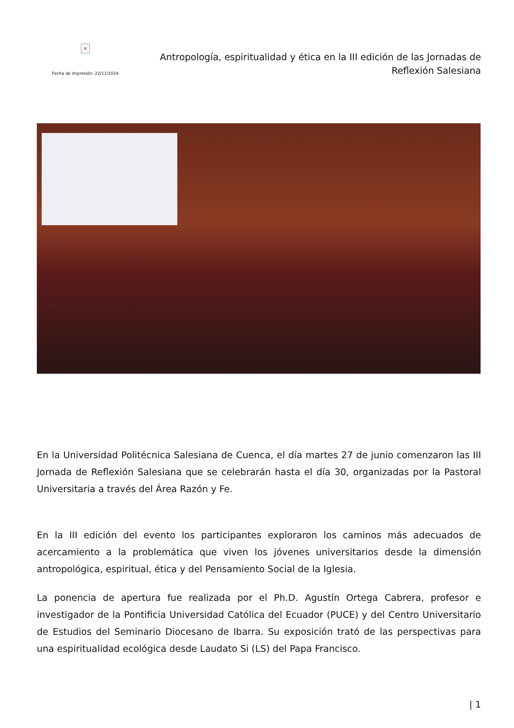×
Fecha de impresión: 22/11/2024
Antropología, espiritualidad y ética en la III edición de las Jornadas de Reflexión Salesiana
En la Universidad Politécnica Salesiana de Cuenca, el día martes 27 de junio comenzaron las III Jornada de Reflexión Salesiana que se celebrarán hasta el día 30, organizadas por la Pastoral Universitaria a través del Área Razón y Fe.
En la III edición del evento los participantes exploraron los caminos más adecuados de acercamiento a la problemática que viven los jóvenes universitarios desde la dimensión antropológica, espiritual, ética y del Pensamiento Social de la Iglesia.
La ponencia de apertura fue realizada por el Ph.D. Agustín Ortega Cabrera, profesor e investigador de la Pontificia Universidad Católica del Ecuador (PUCE) y del Centro Universitario de Estudios del Seminario Diocesano de Ibarra. Su exposición trató de las perspectivas para una espiritualidad ecológica desde Laudato Si (LS) del Papa Francisco.
| 1